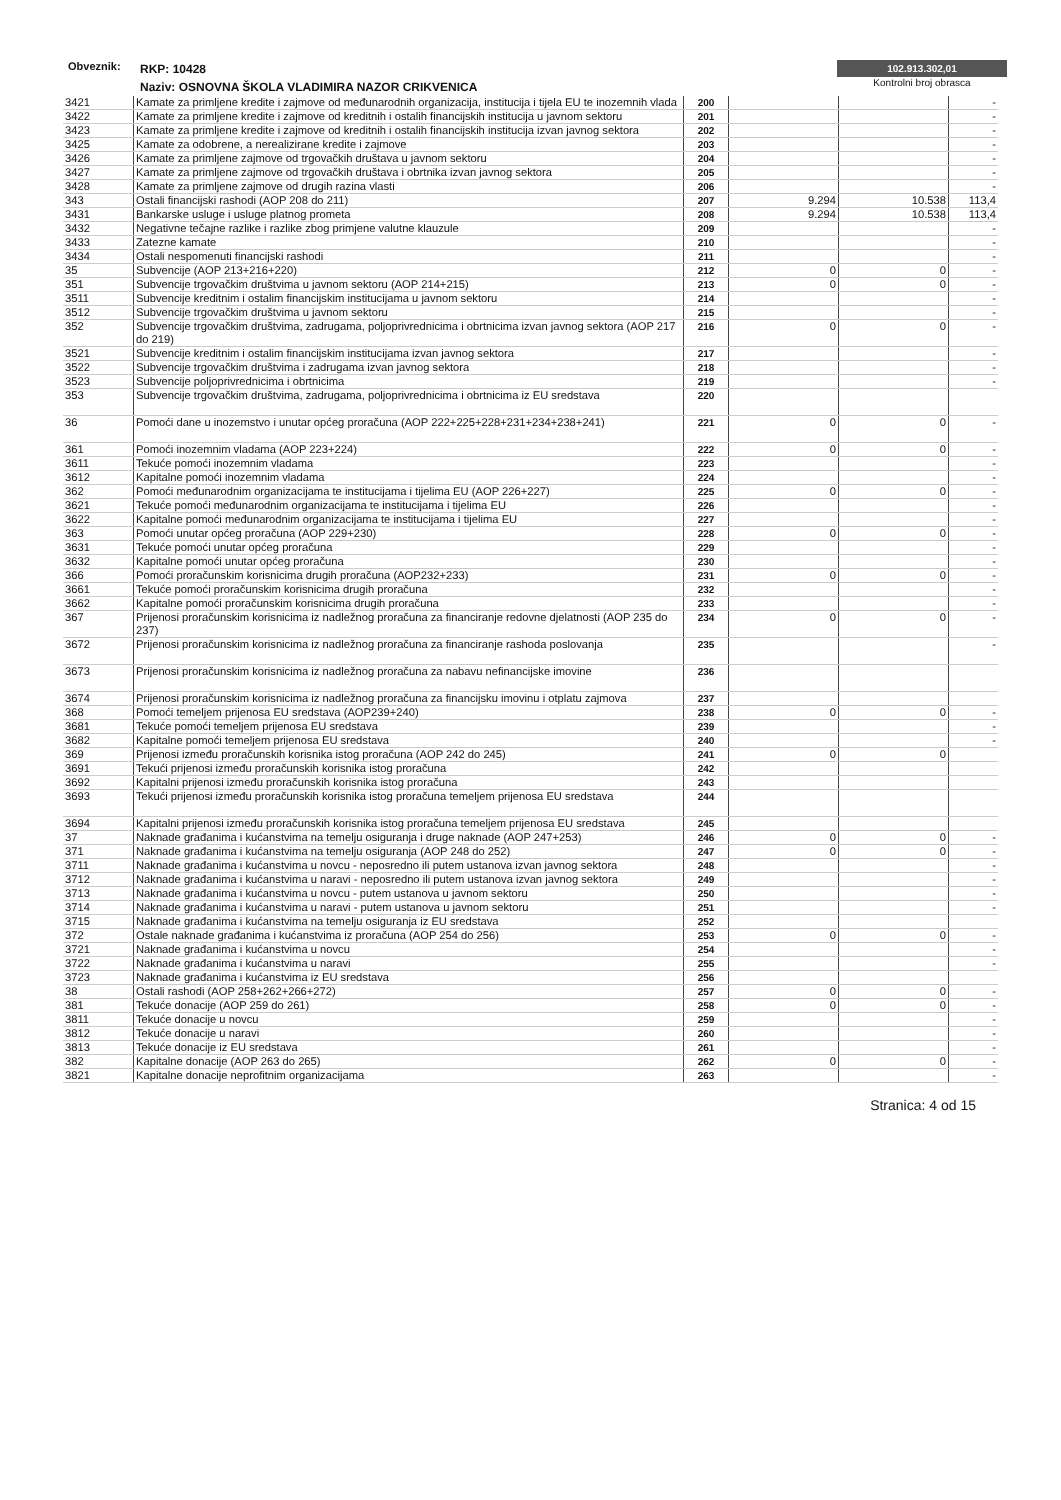Obveznik:
RKP: 10428
Naziv: OSNOVNA ŠKOLA VLADIMIRA NAZOR CRIKVENICA
102.913.302,01
Kontrolni broj obrasca
| 3421 | Kamate za primljene kredite i zajmove od međunarodnih organizacija, institucija i tijela EU te inozemnih vlada | 200 | | | - |
| 3422 | Kamate za primljene kredite i zajmove od kreditnih i ostalih financijskih institucija u javnom sektoru | 201 | | | - |
| 3423 | Kamate za primljene kredite i zajmove od kreditnih i ostalih financijskih institucija izvan javnog sektora | 202 | | | - |
| 3425 | Kamate za odobrene, a nerealizirane kredite i zajmove | 203 | | | - |
| 3426 | Kamate za primljene zajmove od trgovačkih društava u javnom sektoru | 204 | | | - |
| 3427 | Kamate za primljene zajmove od trgovačkih društava i obrtnika izvan javnog sektora | 205 | | | - |
| 3428 | Kamate za primljene zajmove od drugih razina vlasti | 206 | | | - |
| 343 | Ostali financijski rashodi (AOP 208 do 211) | 207 | 9.294 | 10.538 | 113,4 |
| 3431 | Bankarske usluge i usluge platnog prometa | 208 | 9.294 | 10.538 | 113,4 |
| 3432 | Negativne tečajne razlike i razlike zbog primjene valutne klauzule | 209 | | | - |
| 3433 | Zatezne kamate | 210 | | | - |
| 3434 | Ostali nespomenuti financijski rashodi | 211 | | | - |
| 35 | Subvencije (AOP 213+216+220) | 212 | 0 | 0 | - |
| 351 | Subvencije trgovačkim društvima u javnom sektoru (AOP 214+215) | 213 | 0 | 0 | - |
| 3511 | Subvencije kreditnim i ostalim financijskim institucijama u javnom sektoru | 214 | | | - |
| 3512 | Subvencije trgovačkim društvima u javnom sektoru | 215 | | | - |
| 352 | Subvencije trgovačkim društvima, zadrugama, poljoprivrednicima i obrtnicima izvan javnog sektora (AOP 217 do 219) | 216 | 0 | 0 | - |
| 3521 | Subvencije kreditnim i ostalim financijskim institucijama izvan javnog sektora | 217 | | | - |
| 3522 | Subvencije trgovačkim društvima i zadrugama izvan javnog sektora | 218 | | | - |
| 3523 | Subvencije poljoprivrednicima i obrtnicima | 219 | | | - |
| 353 | Subvencije trgovačkim društvima, zadrugama, poljoprivrednicima i obrtnicima iz EU sredstava | 220 | | | |
| 36 | Pomoći dane u inozemstvo i unutar općeg proračuna (AOP 222+225+228+231+234+238+241) | 221 | 0 | 0 | - |
| 361 | Pomoći inozemnim vladama (AOP 223+224) | 222 | 0 | 0 | - |
| 3611 | Tekuće pomoći inozemnim vladama | 223 | | | - |
| 3612 | Kapitalne pomoći inozemnim vladama | 224 | | | - |
| 362 | Pomoći međunarodnim organizacijama te institucijama i tijelima EU (AOP 226+227) | 225 | 0 | 0 | - |
| 3621 | Tekuće pomoći međunarodnim organizacijama te institucijama i tijelima EU | 226 | | | - |
| 3622 | Kapitalne pomoći međunarodnim organizacijama te institucijama i tijelima EU | 227 | | | - |
| 363 | Pomoći unutar općeg proračuna (AOP 229+230) | 228 | 0 | 0 | - |
| 3631 | Tekuće pomoći unutar općeg proračuna | 229 | | | - |
| 3632 | Kapitalne pomoći unutar općeg proračuna | 230 | | | - |
| 366 | Pomoći proračunskim korisnicima drugih proračuna (AOP232+233) | 231 | 0 | 0 | - |
| 3661 | Tekuće pomoći proračunskim korisnicima drugih proračuna | 232 | | | - |
| 3662 | Kapitalne pomoći proračunskim korisnicima drugih proračuna | 233 | | | - |
| 367 | Prijenosi proračunskim korisnicima iz nadležnog proračuna za financiranje redovne djelatnosti (AOP 235 do 237) | 234 | 0 | 0 | - |
| 3672 | Prijenosi proračunskim korisnicima iz nadležnog proračuna za financiranje rashoda poslovanja | 235 | | | - |
| 3673 | Prijenosi proračunskim korisnicima iz nadležnog proračuna za nabavu nefinancijske imovine | 236 | | | |
| 3674 | Prijenosi proračunskim korisnicima iz nadležnog proračuna za financijsku imovinu i otplatu zajmova | 237 | | | |
| 368 | Pomoći temeljem prijenosa EU sredstava (AOP239+240) | 238 | 0 | 0 | - |
| 3681 | Tekuće pomoći temeljem prijenosa EU sredstava | 239 | | | - |
| 3682 | Kapitalne pomoći temeljem prijenosa EU sredstava | 240 | | | - |
| 369 | Prijenosi između proračunskih korisnika istog proračuna (AOP 242 do 245) | 241 | 0 | 0 | |
| 3691 | Tekući prijenosi između proračunskih korisnika istog proračuna | 242 | | | |
| 3692 | Kapitalni prijenosi između proračunskih korisnika istog proračuna | 243 | | | |
| 3693 | Tekući prijenosi između proračunskih korisnika istog proračuna temeljem prijenosa EU sredstava | 244 | | | |
| 3694 | Kapitalni prijenosi između proračunskih korisnika istog proračuna temeljem prijenosa EU sredstava | 245 | | | |
| 37 | Naknade građanima i kućanstvima na temelju osiguranja i druge naknade (AOP 247+253) | 246 | 0 | 0 | - |
| 371 | Naknade građanima i kućanstvima na temelju osiguranja (AOP 248 do 252) | 247 | 0 | 0 | - |
| 3711 | Naknade građanima i kućanstvima u novcu - neposredno ili putem ustanova izvan javnog sektora | 248 | | | - |
| 3712 | Naknade građanima i kućanstvima u naravi - neposredno ili putem ustanova izvan javnog sektora | 249 | | | - |
| 3713 | Naknade građanima i kućanstvima u novcu - putem ustanova u javnom sektoru | 250 | | | - |
| 3714 | Naknade građanima i kućanstvima u naravi - putem ustanova u javnom sektoru | 251 | | | - |
| 3715 | Naknade građanima i kućanstvima na temelju osiguranja iz EU sredstava | 252 | | | |
| 372 | Ostale naknade građanima i kućanstvima iz proračuna (AOP 254 do 256) | 253 | 0 | 0 | - |
| 3721 | Naknade građanima i kućanstvima u novcu | 254 | | | - |
| 3722 | Naknade građanima i kućanstvima u naravi | 255 | | | - |
| 3723 | Naknade građanima i kućanstvima iz EU sredstava | 256 | | | |
| 38 | Ostali rashodi (AOP 258+262+266+272) | 257 | 0 | 0 | - |
| 381 | Tekuće donacije (AOP 259 do 261) | 258 | 0 | 0 | - |
| 3811 | Tekuće donacije u novcu | 259 | | | - |
| 3812 | Tekuće donacije u naravi | 260 | | | - |
| 3813 | Tekuće donacije iz EU sredstava | 261 | | | - |
| 382 | Kapitalne donacije (AOP 263 do 265) | 262 | 0 | 0 | - |
| 3821 | Kapitalne donacije neprofitnim organizacijama | 263 | | | - |
Stranica: 4 od 15